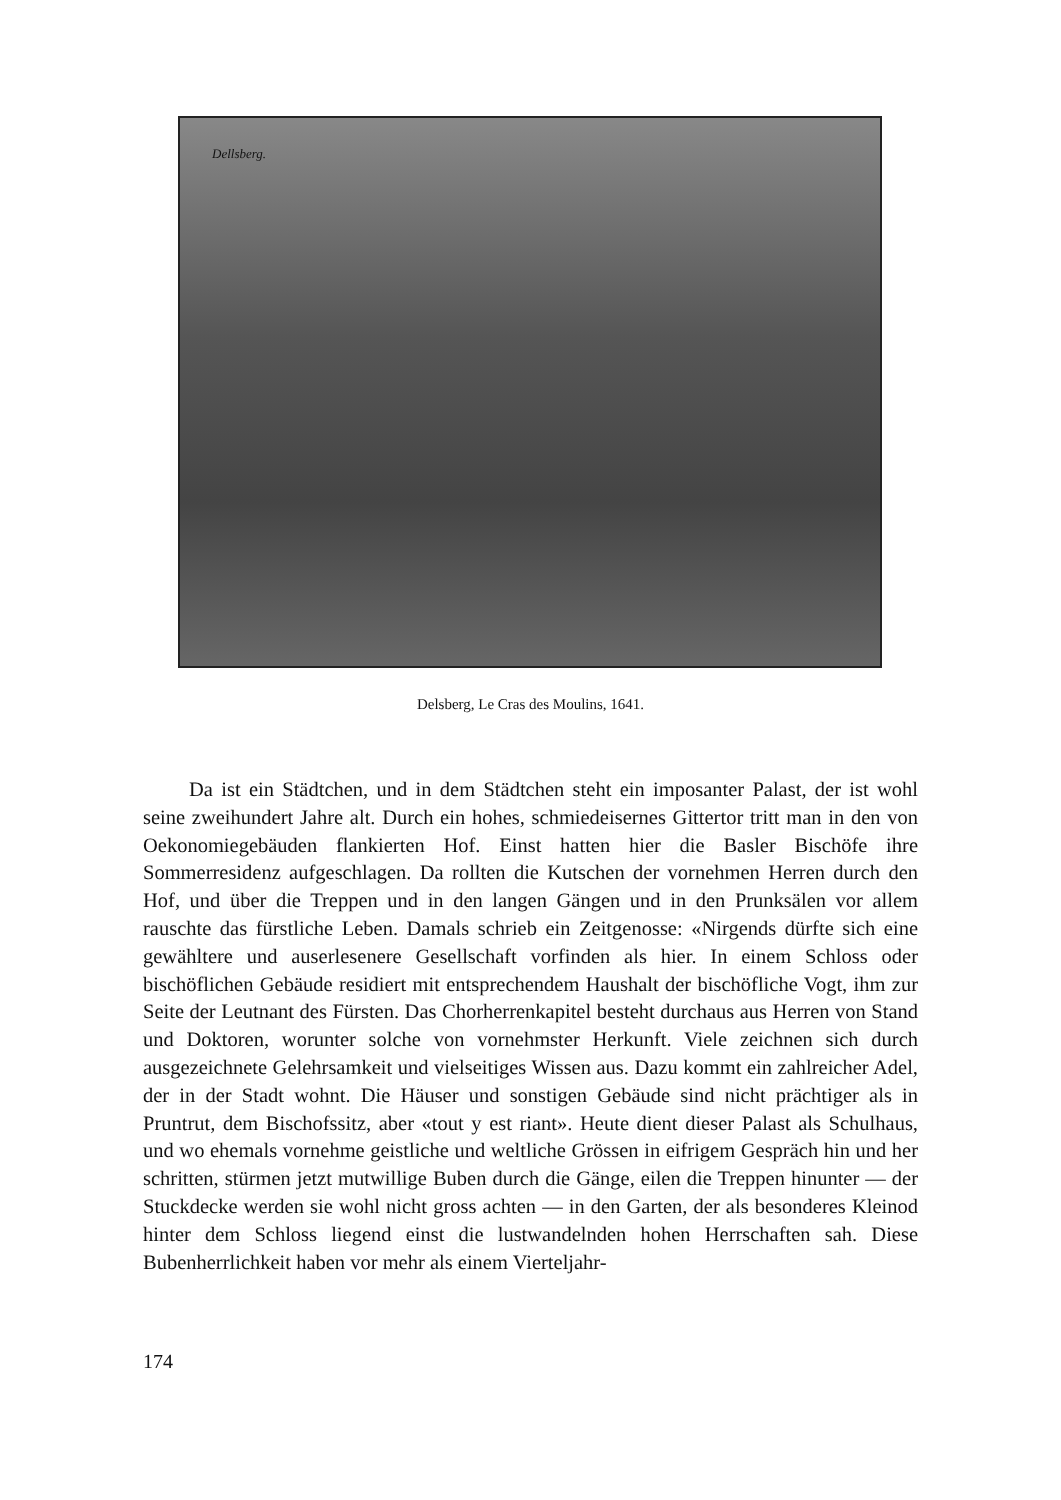Dellsberg.
Delsberg, Le Cras des Moulins, 1641.
Da ist ein Städtchen, und in dem Städtchen steht ein imposanter Palast, der ist wohl seine zweihundert Jahre alt. Durch ein hohes, schmiedeisernes Gittertor tritt man in den von Oekonomiegebäuden flankierten Hof. Einst hatten hier die Basler Bischöfe ihre Sommerresidenz aufgeschlagen. Da rollten die Kutschen der vornehmen Herren durch den Hof, und über die Treppen und in den langen Gängen und in den Prunksälen vor allem rauschte das fürstliche Leben. Damals schrieb ein Zeitgenosse: «Nirgends dürfte sich eine gewähltere und auserlesenere Gesellschaft vorfinden als hier. In einem Schloss oder bischöflichen Gebäude residiert mit entsprechendem Haushalt der bischöfliche Vogt, ihm zur Seite der Leutnant des Fürsten. Das Chorherrenkapitel besteht durchaus aus Herren von Stand und Doktoren, worunter solche von vornehmster Herkunft. Viele zeichnen sich durch ausgezeichnete Gelehrsamkeit und vielseitiges Wissen aus. Dazu kommt ein zahlreicher Adel, der in der Stadt wohnt. Die Häuser und sonstigen Gebäude sind nicht prächtiger als in Pruntrut, dem Bischofssitz, aber «tout y est riant». Heute dient dieser Palast als Schulhaus, und wo ehemals vornehme geistliche und weltliche Grössen in eifrigem Gespräch hin und her schritten, stürmen jetzt mutwillige Buben durch die Gänge, eilen die Treppen hinunter — der Stuckdecke werden sie wohl nicht gross achten — in den Garten, der als besonderes Kleinod hinter dem Schloss liegend einst die lustwandelnden hohen Herrschaften sah. Diese Bubenherrlichkeit haben vor mehr als einem Vierteljahr-
174